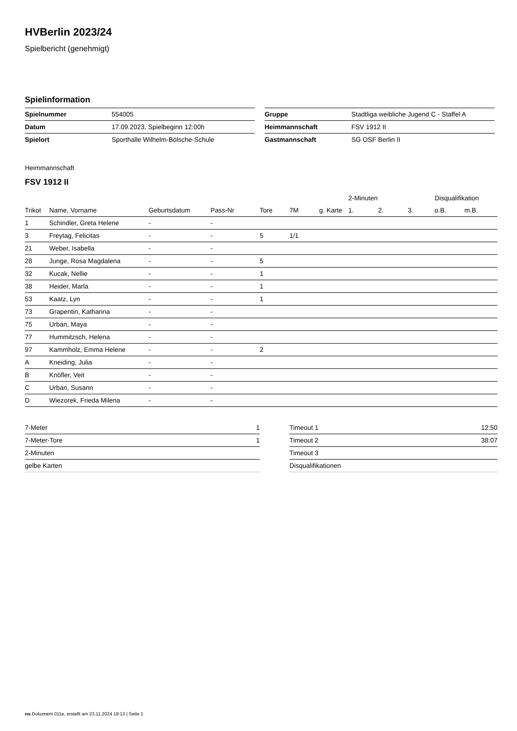HVBerlin 2023/24
Spielbericht (genehmigt)
Spielinformation
| Spielnummer | 554005 |
| Datum | 17.09.2023, Spielbeginn 12:00h |
| Spielort | Sporthalle Wilhelm-Bölsche-Schule |
| Gruppe | Stadtliga weibliche Jugend C - Staffel A |
| Heimmannschaft | FSV 1912 II |
| Gastmannschaft | SG OSF Berlin II |
Heimmannschaft
FSV 1912 II
| | | | | | | | 2-Minuten | | | Disqualifikation | |
| --- | --- | --- | --- | --- | --- | --- | --- | --- | --- | --- | --- |
| Trikot | Name, Vorname | Geburtsdatum | Pass-Nr | Tore | 7M | g. Karte | 1. | 2. | 3. | o.B. | m.B. |
| 1 | Schindler, Greta Helene | - | - | | | | | | | | |
| 3 | Freytag, Felicitas | - | - | 5 | 1/1 | | | | | | |
| 21 | Weber, Isabella | - | - | | | | | | | | |
| 28 | Junge, Rosa Magdalena | - | - | 5 | | | | | | | |
| 32 | Kucak, Nellie | - | - | 1 | | | | | | | |
| 38 | Heider, Marla | - | - | 1 | | | | | | | |
| 53 | Kaatz, Lyn | - | - | 1 | | | | | | | |
| 73 | Grapentin, Katharina | - | - | | | | | | | | |
| 75 | Urban, Maya | - | - | | | | | | | | |
| 77 | Hummitzsch, Helena | - | - | | | | | | | | |
| 97 | Kammholz, Emma Helene | - | - | 2 | | | | | | | |
| A | Kneiding, Julia | - | - | | | | | | | | |
| B | Knöfler, Veit | - | - | | | | | | | | |
| C | Urban, Susann | - | - | | | | | | | | |
| D | Wiezorek, Frieda Milena | - | - | | | | | | | | |
| 7-Meter | 1 |
| 7-Meter-Tore | 1 |
| 2-Minuten | |
| gelbe Karten | |
| Timeout 1 | 12:50 |
| Timeout 2 | 38:07 |
| Timeout 3 | |
| Disqualifikationen | |
nu.Dokument 011e, erstellt am 23.11.2024 19:13 | Seite 1